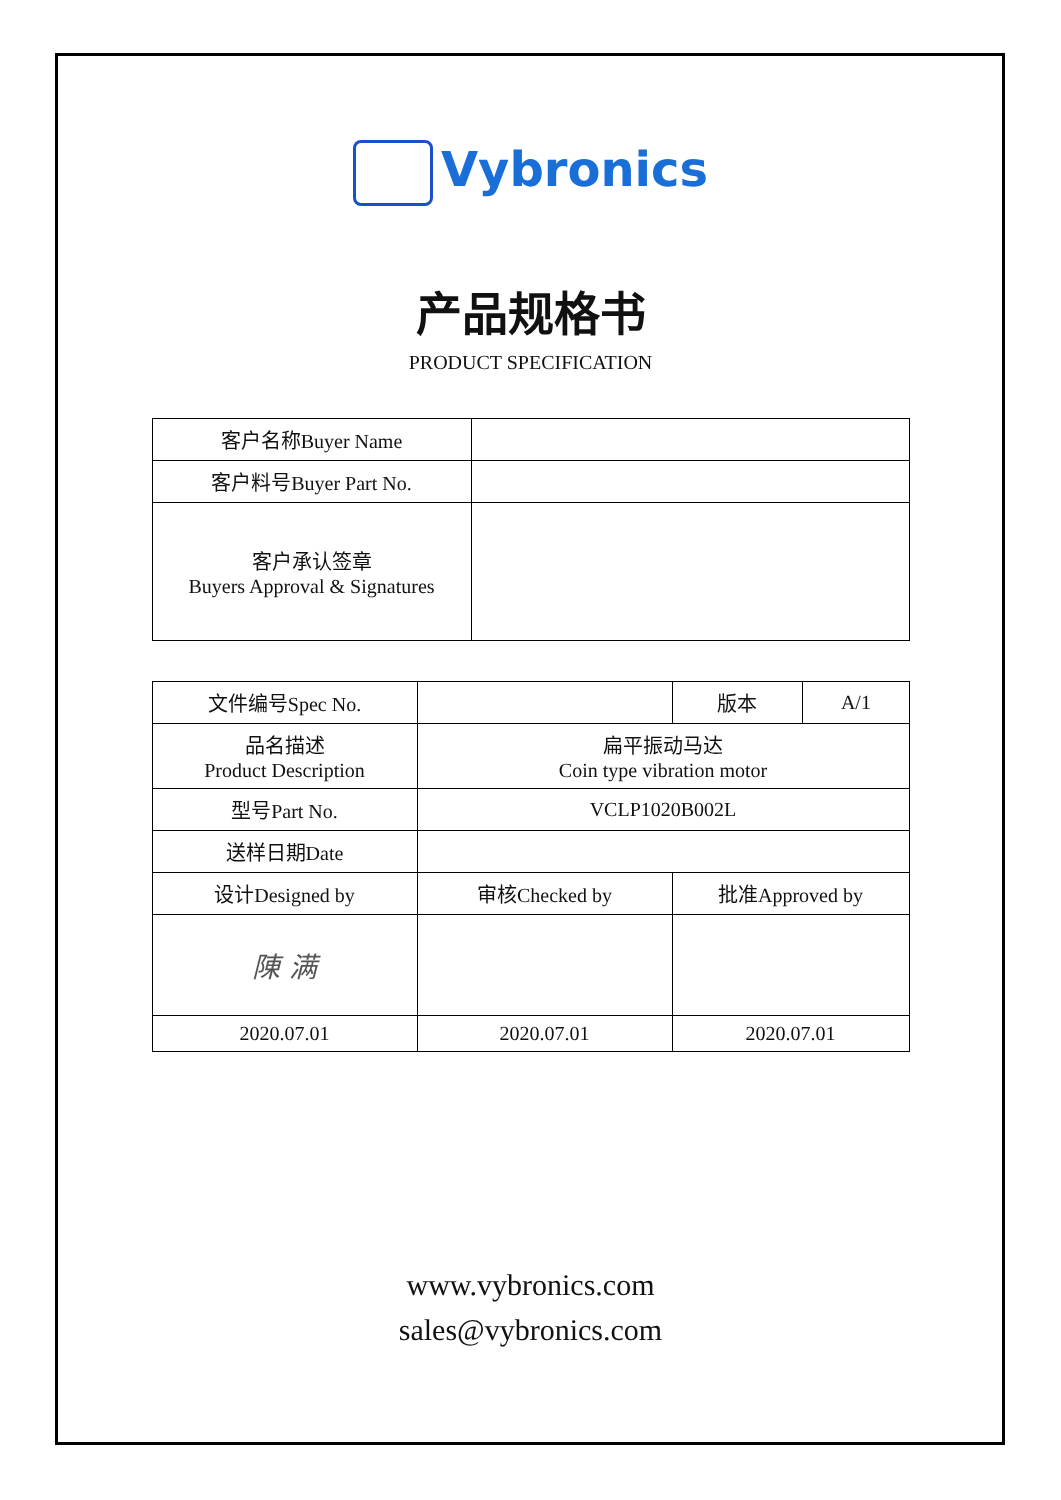Vybronics
产品规格书
PRODUCT SPECIFICATION
| 客户名称Buyer Name | |
| 客户料号Buyer Part No. | |
| 客户承认签章 Buyers Approval & Signatures | |
| 文件编号Spec No. | | 版本 | A/1 |
| 品名描述 Product Description | 扁平振动马达 Coin type vibration motor | | |
| 型号Part No. | VCLP1020B002L | | |
| 送样日期Date | | | |
| 设计Designed by | 审核Checked by | 批准Approved by | |
| 陳 满 | | | |
| 2020.07.01 | 2020.07.01 | 2020.07.01 | |
www.vybronics.com
sales@vybronics.com